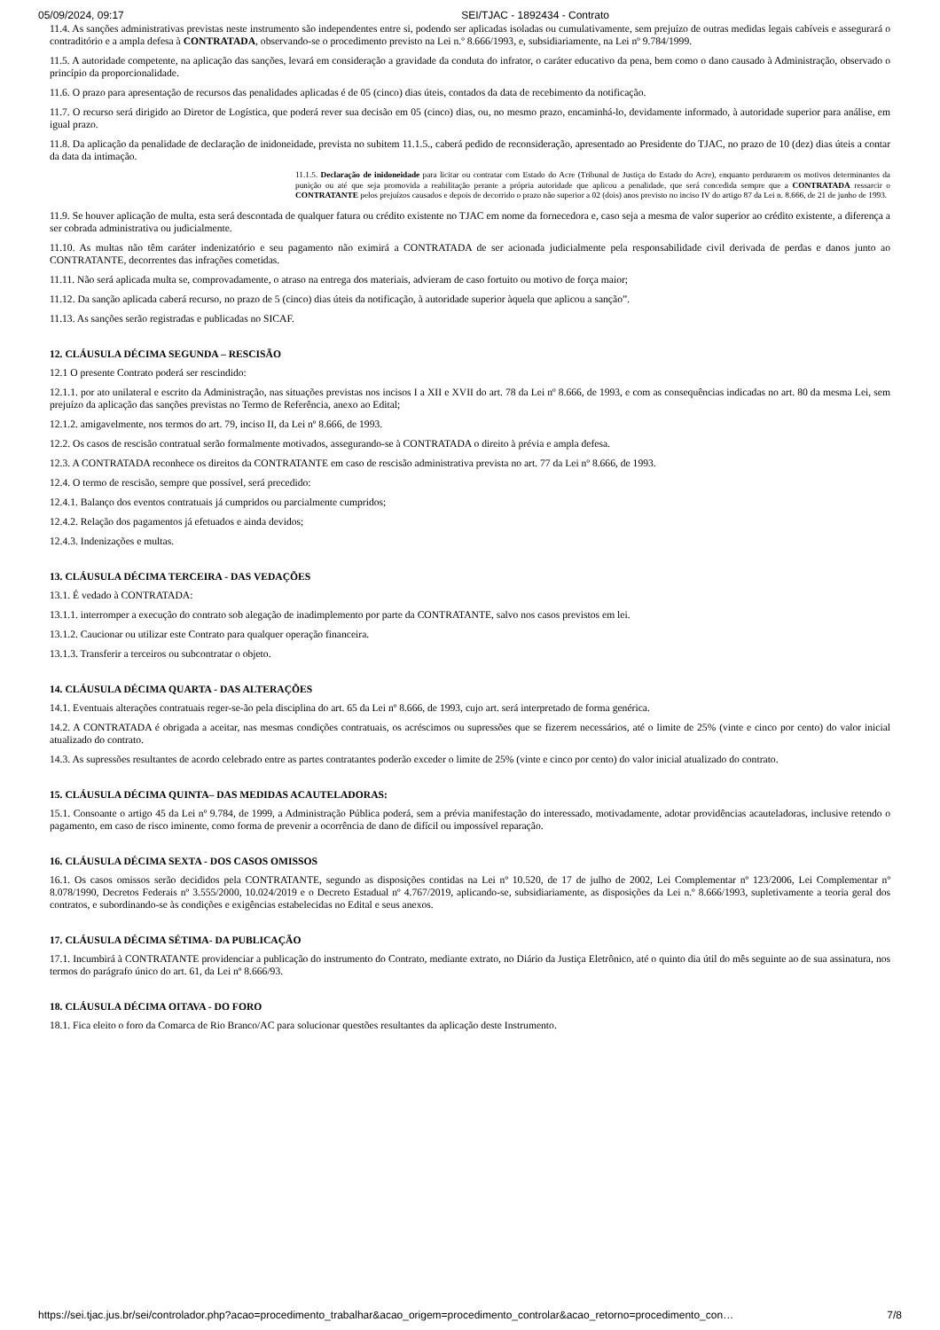05/09/2024, 09:17 SEI/TJAC - 1892434 - Contrato
11.4. As sanções administrativas previstas neste instrumento são independentes entre si, podendo ser aplicadas isoladas ou cumulativamente, sem prejuízo de outras medidas legais cabíveis e assegurará o contraditório e a ampla defesa à CONTRATADA, observando-se o procedimento previsto na Lei n.º 8.666/1993, e, subsidiariamente, na Lei nº 9.784/1999.
11.5. A autoridade competente, na aplicação das sanções, levará em consideração a gravidade da conduta do infrator, o caráter educativo da pena, bem como o dano causado à Administração, observado o princípio da proporcionalidade.
11.6. O prazo para apresentação de recursos das penalidades aplicadas é de 05 (cinco) dias úteis, contados da data de recebimento da notificação.
11.7. O recurso será dirigido ao Diretor de Logística, que poderá rever sua decisão em 05 (cinco) dias, ou, no mesmo prazo, encaminhá-lo, devidamente informado, à autoridade superior para análise, em igual prazo.
11.8. Da aplicação da penalidade de declaração de inidoneidade, prevista no subitem 11.1.5., caberá pedido de reconsideração, apresentado ao Presidente do TJAC, no prazo de 10 (dez) dias úteis a contar da data da intimação.
11.1.5. Declaração de inidoneidade para licitar ou contratar com Estado do Acre (Tribunal de Justiça do Estado do Acre), enquanto perdurarem os motivos determinantes da punição ou até que seja promovida a reabilitação perante a própria autoridade que aplicou a penalidade, que será concedida sempre que a CONTRATADA ressarcir o CONTRATANTE pelos prejuízos causados e depois de decorrido o prazo não superior a 02 (dois) anos previsto no inciso IV do artigo 87 da Lei n. 8.666, de 21 de junho de 1993.
11.9. Se houver aplicação de multa, esta será descontada de qualquer fatura ou crédito existente no TJAC em nome da fornecedora e, caso seja a mesma de valor superior ao crédito existente, a diferença a ser cobrada administrativa ou judicialmente.
11.10. As multas não têm caráter indenizatório e seu pagamento não eximirá a CONTRATADA de ser acionada judicialmente pela responsabilidade civil derivada de perdas e danos junto ao CONTRATANTE, decorrentes das infrações cometidas.
11.11. Não será aplicada multa se, comprovadamente, o atraso na entrega dos materiais, advieram de caso fortuito ou motivo de força maior;
11.12. Da sanção aplicada caberá recurso, no prazo de 5 (cinco) dias úteis da notificação, à autoridade superior àquela que aplicou a sanção”.
11.13. As sanções serão registradas e publicadas no SICAF.
12. CLÁUSULA DÉCIMA SEGUNDA – RESCISÃO
12.1 O presente Contrato poderá ser rescindido:
12.1.1. por ato unilateral e escrito da Administração, nas situações previstas nos incisos I a XII e XVII do art. 78 da Lei nº 8.666, de 1993, e com as consequências indicadas no art. 80 da mesma Lei, sem prejuízo da aplicação das sanções previstas no Termo de Referência, anexo ao Edital;
12.1.2. amigavelmente, nos termos do art. 79, inciso II, da Lei nº 8.666, de 1993.
12.2. Os casos de rescisão contratual serão formalmente motivados, assegurando-se à CONTRATADA o direito à prévia e ampla defesa.
12.3. A CONTRATADA reconhece os direitos da CONTRATANTE em caso de rescisão administrativa prevista no art. 77 da Lei nº 8.666, de 1993.
12.4. O termo de rescisão, sempre que possível, será precedido:
12.4.1. Balanço dos eventos contratuais já cumpridos ou parcialmente cumpridos;
12.4.2. Relação dos pagamentos já efetuados e ainda devidos;
12.4.3. Indenizações e multas.
13. CLÁUSULA DÉCIMA TERCEIRA - DAS VEDAÇÕES
13.1. É vedado à CONTRATADA:
13.1.1. interromper a execução do contrato sob alegação de inadimplemento por parte da CONTRATANTE, salvo nos casos previstos em lei.
13.1.2. Caucionar ou utilizar este Contrato para qualquer operação financeira.
13.1.3. Transferir a terceiros ou subcontratar o objeto.
14. CLÁUSULA DÉCIMA QUARTA - DAS ALTERAÇÕES
14.1. Eventuais alterações contratuais reger-se-ão pela disciplina do art. 65 da Lei nº 8.666, de 1993, cujo art. será interpretado de forma genérica.
14.2. A CONTRATADA é obrigada a aceitar, nas mesmas condições contratuais, os acréscimos ou supressões que se fizerem necessários, até o limite de 25% (vinte e cinco por cento) do valor inicial atualizado do contrato.
14.3. As supressões resultantes de acordo celebrado entre as partes contratantes poderão exceder o limite de 25% (vinte e cinco por cento) do valor inicial atualizado do contrato.
15. CLÁUSULA DÉCIMA QUINTA– DAS MEDIDAS ACAUTELADORAS:
15.1. Consoante o artigo 45 da Lei nº 9.784, de 1999, a Administração Pública poderá, sem a prévia manifestação do interessado, motivadamente, adotar providências acauteladoras, inclusive retendo o pagamento, em caso de risco iminente, como forma de prevenir a ocorrência de dano de difícil ou impossível reparação.
16. CLÁUSULA DÉCIMA SEXTA - DOS CASOS OMISSOS
16.1. Os casos omissos serão decididos pela CONTRATANTE, segundo as disposições contidas na Lei nº 10.520, de 17 de julho de 2002, Lei Complementar nº 123/2006, Lei Complementar nº 8.078/1990, Decretos Federais nº 3.555/2000, 10.024/2019 e o Decreto Estadual nº 4.767/2019, aplicando-se, subsidiariamente, as disposições da Lei n.º 8.666/1993, supletivamente a teoria geral dos contratos, e subordinando-se às condições e exigências estabelecidas no Edital e seus anexos.
17. CLÁUSULA DÉCIMA SÉTIMA- DA PUBLICAÇÃO
17.1. Incumbirá à CONTRATANTE providenciar a publicação do instrumento do Contrato, mediante extrato, no Diário da Justiça Eletrônico, até o quinto dia útil do mês seguinte ao de sua assinatura, nos termos do parágrafo único do art. 61, da Lei nº 8.666/93.
18. CLÁUSULA DÉCIMA OITAVA - DO FORO
18.1. Fica eleito o foro da Comarca de Rio Branco/AC para solucionar questões resultantes da aplicação deste Instrumento.
https://sei.tjac.jus.br/sei/controlador.php?acao=procedimento_trabalhar&acao_origem=procedimento_controlar&acao_retorno=procedimento_con… 7/8